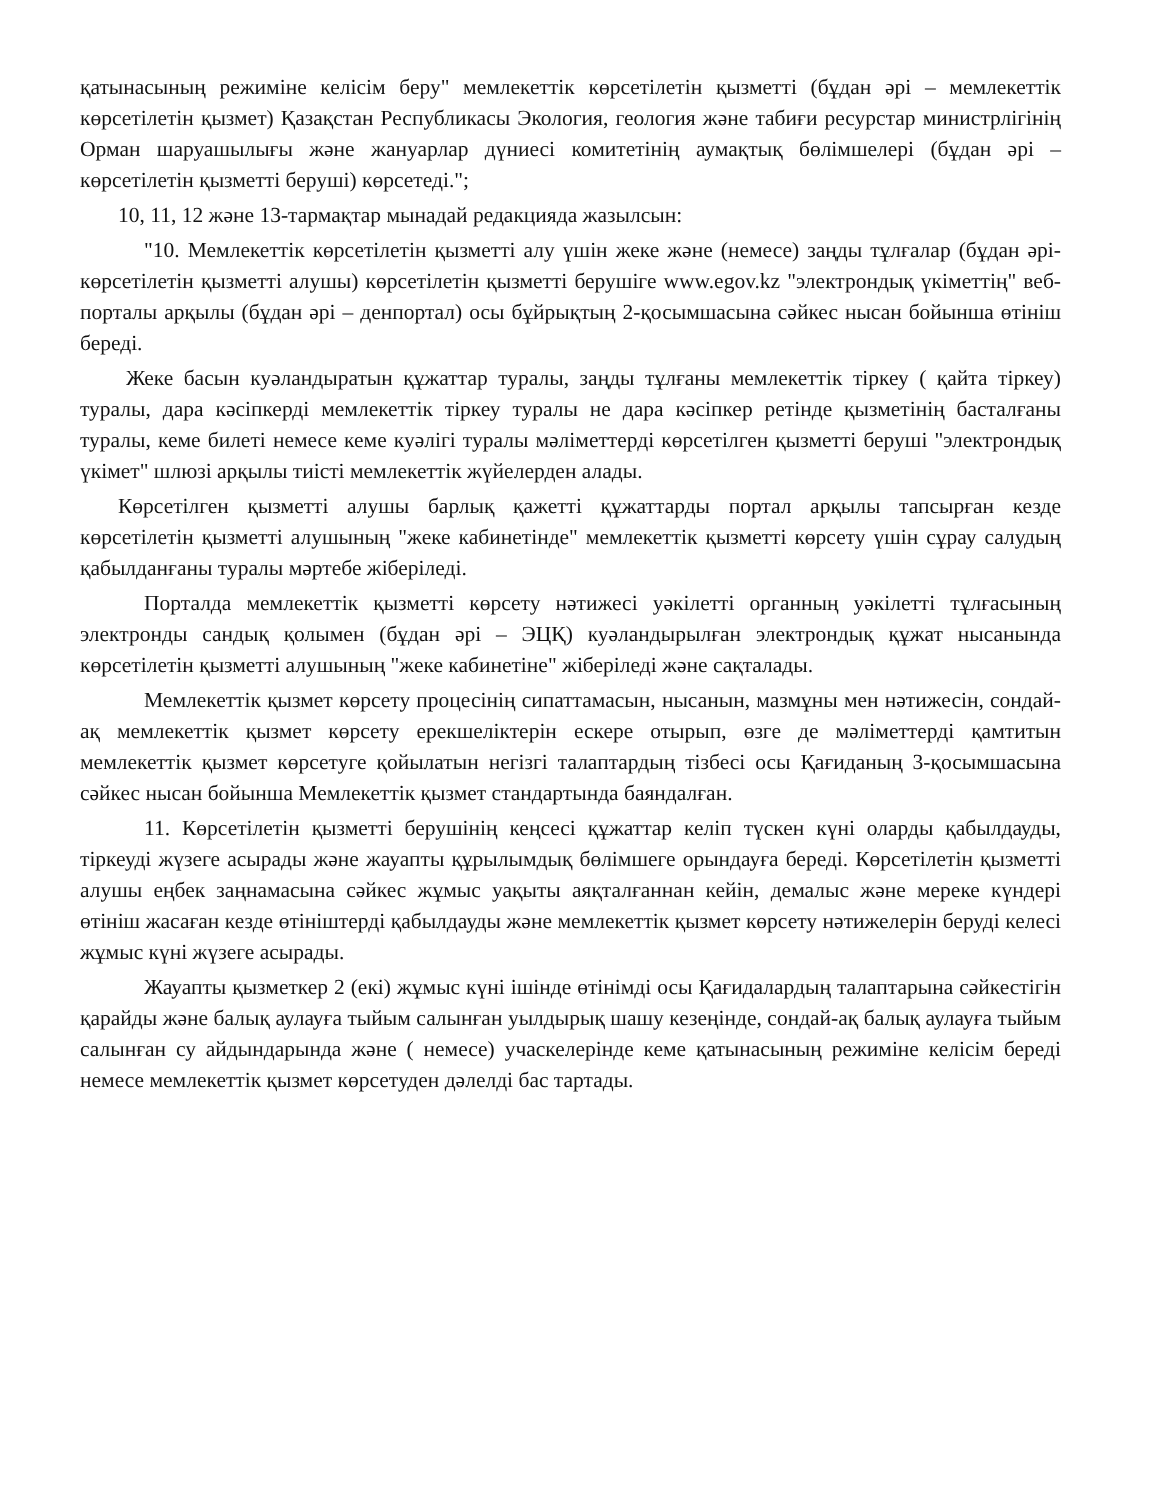қатынасының режиміне келісім беру" мемлекеттік көрсетілетін қызметті (бұдан әрі – мемлекеттік көрсетілетін қызмет) Қазақстан Республикасы Экология, геология және табиғи ресурстар министрлігінің Орман шаруашылығы және жануарлар дүниесі комитетінің аумақтық бөлімшелері (бұдан әрі – көрсетілетін қызметті беруші) көрсетеді.";
10, 11, 12 және 13-тармақтар мынадай редакцияда жазылсын:
"10. Мемлекеттік көрсетілетін қызметті алу үшін жеке және (немесе) заңды тұлғалар (бұдан әрі-көрсетілетін қызметті алушы) көрсетілетін қызметті берушіге www.egov.kz "электрондық үкіметтің" веб-порталы арқылы (бұдан әрі – денпортал) осы бұйрықтың 2-қосымшасына сәйкес нысан бойынша өтініш береді.
Жеке басын куәландыратын құжаттар туралы, заңды тұлғаны мемлекеттік тіркеу ( қайта тіркеу) туралы, дара кәсіпкерді мемлекеттік тіркеу туралы не дара кәсіпкер ретінде қызметінің басталғаны туралы, кеме билеті немесе кеме куәлігі туралы мәліметтерді көрсетілген қызметті беруші "электрондық үкімет" шлюзі арқылы тиісті мемлекеттік жүйелерден алады.
Көрсетілген қызметті алушы барлық қажетті құжаттарды портал арқылы тапсырған кезде көрсетілетін қызметті алушының "жеке кабинетінде" мемлекеттік қызметті көрсету үшін сұрау салудың қабылданғаны туралы мәртебе жіберіледі.
Порталда мемлекеттік қызметті көрсету нәтижесі уәкілетті органның уәкілетті тұлғасының электронды сандық қолымен (бұдан әрі – ЭЦҚ) куәландырылған электрондық құжат нысанында көрсетілетін қызметті алушының "жеке кабинетіне" жіберіледі және сақталады.
Мемлекеттік қызмет көрсету процесінің сипаттамасын, нысанын, мазмұны мен нәтижесін, сондай-ақ мемлекеттік қызмет көрсету ерекшеліктерін ескере отырып, өзге де мәліметтерді қамтитын мемлекеттік қызмет көрсетуге қойылатын негізгі талаптардың тізбесі осы Қағиданың 3-қосымшасына сәйкес нысан бойынша Мемлекеттік қызмет стандартында баяндалған.
11. Көрсетілетін қызметті берушінің кеңсесі құжаттар келіп түскен күні оларды қабылдауды, тіркеуді жүзеге асырады және жауапты құрылымдық бөлімшеге орындауға береді. Көрсетілетін қызметті алушы еңбек заңнамасына сәйкес жұмыс уақыты аяқталғаннан кейін, демалыс және мереке күндері өтініш жасаған кезде өтініштерді қабылдауды және мемлекеттік қызмет көрсету нәтижелерін беруді келесі жұмыс күні жүзеге асырады.
Жауапты қызметкер 2 (екі) жұмыс күні ішінде өтінімді осы Қағидалардың талаптарына сәйкестігін қарайды және балық аулауға тыйым салынған уылдырық шашу кезеңінде, сондай-ақ балық аулауға тыйым салынған су айдындарында және ( немесе) учаскелерінде кеме қатынасының режиміне келісім береді немесе мемлекеттік қызмет көрсетуден дәлелді бас тартады.